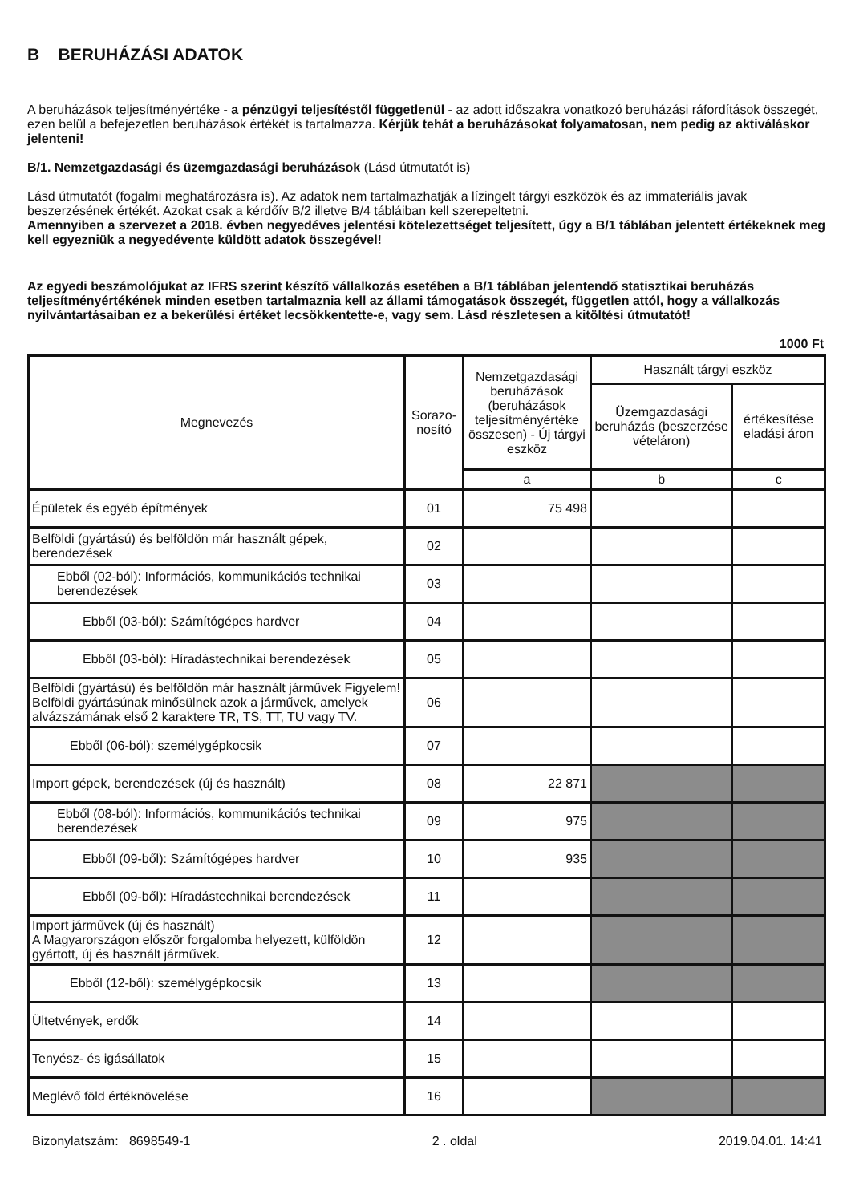B BERUHÁZÁSI ADATOK
A beruházások teljesítményértéke - a pénzügyi teljesítéstől függetlenül - az adott időszakra vonatkozó beruházási ráfordítások összegét, ezen belül a befejezetlen beruházások értékét is tartalmazza. Kérjük tehát a beruházásokat folyamatosan, nem pedig az aktiváláskor jelenteni!
B/1. Nemzetgazdasági és üzemgazdasági beruházások (Lásd útmutatót is)
Lásd útmutatót (fogalmi meghatározásra is). Az adatok nem tartalmazhatják a lízingelt tárgyi eszközök és az immateriális javak beszerzésének értékét. Azokat csak a kérdőív B/2 illetve B/4 tábláiban kell szerepeltetni.
Amennyiben a szervezet a 2018. évben negyedéves jelentési kötelezettséget teljesített, úgy a B/1 táblában jelentett értékeknek meg kell egyezniük a negyedévente küldött adatok összegével!
Az egyedi beszámolójukat az IFRS szerint készítő vállalkozás esetében a B/1 táblában jelentendő statisztikai beruházás teljesítményértékének minden esetben tartalmaznia kell az állami támogatások összegét, független attól, hogy a vállalkozás nyilvántartásaiban ez a bekerülési értéket lecsökkentette-e, vagy sem. Lásd részletesen a kitöltési útmutatót!
1000 Ft
| Megnevezés | Sorazo- nosító | Nemzetgazdasági beruházások (beruházások teljesítményértéke összesen) - Új tárgyi eszköz | Használt tárgyi eszköz | |
| --- | --- | --- | --- | --- |
| | | | Üzemgazdasági beruházás (beszerzése vételáron) | értékesítése eladási áron |
| | | a | b | c |
| Épületek és egyéb építmények | 01 | 75 498 | | |
| Belföldi (gyártású) és belföldön már használt gépek, berendezések | 02 | | | |
| Ebből (02-ból): Információs, kommunikációs technikai berendezések | 03 | | | |
| Ebből (03-ból): Számítógépes hardver | 04 | | | |
| Ebből (03-ból): Híradástechnikai berendezések | 05 | | | |
| Belföldi (gyártású) és belföldön már használt járművek Figyelem! Belföldi gyártásúnak minősülnek azok a járművek, amelyek alvázszámának első 2 karaktere TR, TS, TT, TU vagy TV. | 06 | | | |
| Ebből (06-ból): személygépkocsik | 07 | | | |
| Import gépek, berendezések (új és használt) | 08 | 22 871 | | |
| Ebből (08-ból): Információs, kommunikációs technikai berendezések | 09 | 975 | | |
| Ebből (09-ből): Számítógépes hardver | 10 | 935 | | |
| Ebből (09-ből): Híradástechnikai berendezések | 11 | | | |
| Import járművek (új és használt) A Magyarországon először forgalomba helyezett, külföldön gyártott, új és használt járművek. | 12 | | | |
| Ebből (12-ből): személygépkocsik | 13 | | | |
| Ültetvények, erdők | 14 | | | |
| Tenyész- és igásállatok | 15 | | | |
| Meglévő föld értéknövelése | 16 | | | |
Bizonylatszám: 8698549-1 2 . oldal 2019.04.01. 14:41